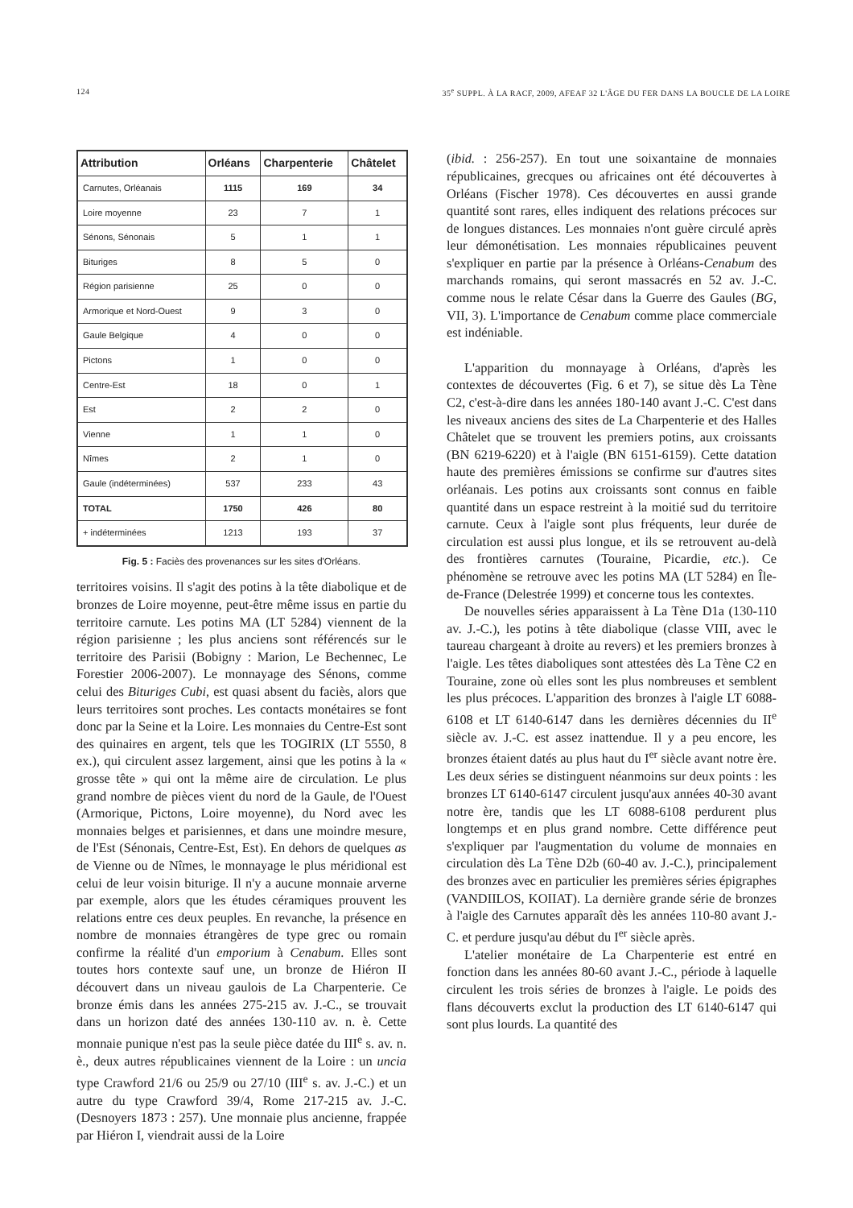124 35<sup>e</sup> SUPPL. À LA RACF, 2009, AFEAF 32 L'ÂGE DU FER DANS LA BOUCLE DE LA LOIRE
| Attribution | Orléans | Charpenterie | Châtelet |
| --- | --- | --- | --- |
| Carnutes, Orléanais | 1115 | 169 | 34 |
| Loire moyenne | 23 | 7 | 1 |
| Sénons, Sénonais | 5 | 1 | 1 |
| Bituriges | 8 | 5 | 0 |
| Région parisienne | 25 | 0 | 0 |
| Armorique et Nord-Ouest | 9 | 3 | 0 |
| Gaule Belgique | 4 | 0 | 0 |
| Pictons | 1 | 0 | 0 |
| Centre-Est | 18 | 0 | 1 |
| Est | 2 | 2 | 0 |
| Vienne | 1 | 1 | 0 |
| Nîmes | 2 | 1 | 0 |
| Gaule (indéterminées) | 537 | 233 | 43 |
| TOTAL | 1750 | 426 | 80 |
| + indéterminées | 1213 | 193 | 37 |
Fig. 5 : Faciès des provenances sur les sites d'Orléans.
territoires voisins. Il s'agit des potins à la tête diabolique et de bronzes de Loire moyenne, peut-être même issus en partie du territoire carnute. Les potins MA (LT 5284) viennent de la région parisienne ; les plus anciens sont référencés sur le territoire des Parisii (Bobigny : Marion, Le Bechennec, Le Forestier 2006-2007). Le monnayage des Sénons, comme celui des Bituriges Cubi, est quasi absent du faciès, alors que leurs territoires sont proches. Les contacts monétaires se font donc par la Seine et la Loire. Les monnaies du Centre-Est sont des quinaires en argent, tels que les TOGIRIX (LT 5550, 8 ex.), qui circulent assez largement, ainsi que les potins à la « grosse tête » qui ont la même aire de circulation. Le plus grand nombre de pièces vient du nord de la Gaule, de l'Ouest (Armorique, Pictons, Loire moyenne), du Nord avec les monnaies belges et parisiennes, et dans une moindre mesure, de l'Est (Sénonais, Centre-Est, Est). En dehors de quelques as de Vienne ou de Nîmes, le monnayage le plus méridional est celui de leur voisin biturige. Il n'y a aucune monnaie arverne par exemple, alors que les études céramiques prouvent les relations entre ces deux peuples. En revanche, la présence en nombre de monnaies étrangères de type grec ou romain confirme la réalité d'un emporium à Cenabum. Elles sont toutes hors contexte sauf une, un bronze de Hiéron II découvert dans un niveau gaulois de La Charpenterie. Ce bronze émis dans les années 275-215 av. J.-C., se trouvait dans un horizon daté des années 130-110 av. n. è. Cette monnaie punique n'est pas la seule pièce datée du III<sup>e</sup> s. av. n. è., deux autres républicaines viennent de la Loire : un uncia type Crawford 21/6 ou 25/9 ou 27/10 (III<sup>e</sup> s. av. J.-C.) et un autre du type Crawford 39/4, Rome 217-215 av. J.-C. (Desnoyers 1873 : 257). Une monnaie plus ancienne, frappée par Hiéron I, viendrait aussi de la Loire
(ibid. : 256-257). En tout une soixantaine de monnaies républicaines, grecques ou africaines ont été découvertes à Orléans (Fischer 1978). Ces découvertes en aussi grande quantité sont rares, elles indiquent des relations précoces sur de longues distances. Les monnaies n'ont guère circulé après leur démonétisation. Les monnaies républicaines peuvent s'expliquer en partie par la présence à Orléans-Cenabum des marchands romains, qui seront massacrés en 52 av. J.-C. comme nous le relate César dans la Guerre des Gaules (BG, VII, 3). L'importance de Cenabum comme place commerciale est indéniable.
L'apparition du monnayage à Orléans, d'après les contextes de découvertes (Fig. 6 et 7), se situe dès La Tène C2, c'est-à-dire dans les années 180-140 avant J.-C. C'est dans les niveaux anciens des sites de La Charpenterie et des Halles Châtelet que se trouvent les premiers potins, aux croissants (BN 6219-6220) et à l'aigle (BN 6151-6159). Cette datation haute des premières émissions se confirme sur d'autres sites orléanais. Les potins aux croissants sont connus en faible quantité dans un espace restreint à la moitié sud du territoire carnute. Ceux à l'aigle sont plus fréquents, leur durée de circulation est aussi plus longue, et ils se retrouvent au-delà des frontières carnutes (Touraine, Picardie, etc.). Ce phénomène se retrouve avec les potins MA (LT 5284) en Île-de-France (Delestrée 1999) et concerne tous les contextes.
De nouvelles séries apparaissent à La Tène D1a (130-110 av. J.-C.), les potins à tête diabolique (classe VIII, avec le taureau chargeant à droite au revers) et les premiers bronzes à l'aigle. Les têtes diaboliques sont attestées dès La Tène C2 en Touraine, zone où elles sont les plus nombreuses et semblent les plus précoces. L'apparition des bronzes à l'aigle LT 6088-6108 et LT 6140-6147 dans les dernières décennies du II<sup>e</sup> siècle av. J.-C. est assez inattendue. Il y a peu encore, les bronzes étaient datés au plus haut du I<sup>er</sup> siècle avant notre ère. Les deux séries se distinguent néanmoins sur deux points : les bronzes LT 6140-6147 circulent jusqu'aux années 40-30 avant notre ère, tandis que les LT 6088-6108 perdurent plus longtemps et en plus grand nombre. Cette différence peut s'expliquer par l'augmentation du volume de monnaies en circulation dès La Tène D2b (60-40 av. J.-C.), principalement des bronzes avec en particulier les premières séries épigraphes (VANDIILOS, KOIIAT). La dernière grande série de bronzes à l'aigle des Carnutes apparaît dès les années 110-80 avant J.-C. et perdure jusqu'au début du I<sup>er</sup> siècle après.
L'atelier monétaire de La Charpenterie est entré en fonction dans les années 80-60 avant J.-C., période à laquelle circulent les trois séries de bronzes à l'aigle. Le poids des flans découverts exclut la production des LT 6140-6147 qui sont plus lourds. La quantité des